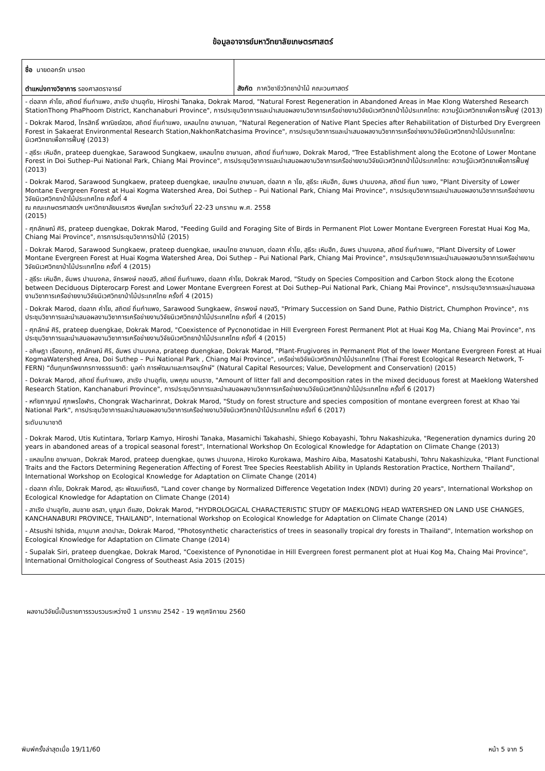ข้อมูลอาจารย์มหาวิทยาลัยเกษตรศาสตร์
| ชื่อ นายดอกรัก มารอด ตำแหน่งทางวิชาการ รองศาสตราจารย์ | สังกัด ภาควิชาชีววิทยาป่าไม้ คณะวนศาสตร์ |
| - ต่อลาภ คำโย, สถิตย์ ถิ่นกำแพง, สาเริง ปานอุทัย, Hiroshi Tanaka, Dokrak Marod, "Natural Forest Regeneration in Abandoned Areas in Mae Klong Watershed Research StationThong PhaPhoom District, Kanchanaburi Province", การประชุมวิชาการและนำเสนอผลงานวิชาการเครือข่ายงานวิจัยนิเวศวิทยาป่าไม้ประเทศไทย: ความรู้นิเวศวิทยาเพื่อการฟื้นฟู (2013) - Dokrak Marod, ไกรสิทธิ์ พาณิชย์สวย, สถิตย์ ถิ่นกำแพง, แหลมไทย อาษานอก, "Natural Regeneration of Native Plant Species after Rehabilitation of Disturbed Dry Evergreen Forest in Sakaerat Environmental Research Station,NakhonRatchasima Province", การประชุมวิชาการและนำเสนอผลงานวิชาการเครือข่ายงานวิจัยนิเวศวิทยาป่าไม้ประเทศไทย: นิเวศวิทยาเพื่อการฟื้นฟู (2013) - สุธีระ เหิมฮึก, prateep duengkae, Sarawood Sungkaew, แหลมไทย อาษานอก, สถิตย์ ถิ่นกำแพง, Dokrak Marod, "Tree Establishment along the Ecotone of Lower Montane Forest in Doi Suthep–Pui National Park, Chiang Mai Province", การประชุมวิชาการและนำเสนอผลงานวิชาการเครือข่ายงานวิจัยนิเวศวิทยาป่าไม้ประเทศไทย: ความรู้นิเวศวิทยาเพื่อการฟื้นฟู (2013) - Dokrak Marod, Sarawood Sungkaew, prateep duengkae, แหลมไทย อาษานอก, ต่อลาภ ค าโย, สุธีระ เหิมฮึก, อัมพร ปานมงคล, สถิตย์ ถิ่นก าแพง, "Plant Diversity of Lower Montane Evergreen Forest at Huai Kogma Watershed Area, Doi Suthep – Pui National Park, Chiang Mai Province", การประชุมวิชาการและนำเสนอผลงานวิชาการเครือข่ายงานวิจัยนิเวศวิทยาป่าไม้ประเทศไทย ครั้งที่ 4 ณ คณะเกษตรศาสตร์ฯ มหาวิทยาลัยนเรศวร พิษณุโลก ระหว่างวันที่ 22-23 มกราคม พ.ศ. 2558 (2015) - ศุภลักษณ์ ศิริ, prateep duengkae, Dokrak Marod, "Feeding Guild and Foraging Site of Birds in Permanent Plot Lower Montane Evergreen Forestat Huai Kog Ma, Chiang Mai Province", การการประชุมวิชาการป่าไม้ (2015) - Dokrak Marod, Sarawood Sungkaew, prateep duengkae, แหลมไทย อาษานอก, ต่อลาภ คำโย, สุธีระ เหิมฮึก, อัมพร ปานมงคล, สถิตย์ ถิ่นกำแพง, "Plant Diversity of Lower Montane Evergreen Forest at Huai Kogma Watershed Area, Doi Suthep – Pui National Park, Chiang Mai Province", การประชุมวิชาการและนำเสนอผลงานวิชาการเครือข่ายงานวิจัยนิเวศวิทยาป่าไม้ประเทศไทย ครั้งที่ 4 (2015) - สุธีระ เหิมฮึก, อัมพร ปานมงคล, จักรพงษ์ ทองสวี, สถิตย์ ถิ่นกำแพง, ต่อลาภ คำโย, Dokrak Marod, "Study on Species Composition and Carbon Stock along the Ecotone between Deciduous Dipterocarp Forest and Lower Montane Evergreen Forest at Doi Suthep–Pui National Park, Chiang Mai Province", การประชุมวิชาการและนำเสนอผลงานวิชาการเครือข่ายงานวิจัยนิเวศวิทยาป่าไม้ประเทศไทย ครั้งที่ 4 (2015) - Dokrak Marod, ต่อลาภ คำโย, สถิตย์ ถิ่นกำแพง, Sarawood Sungkaew, จักรพงษ์ ทองสวี, "Primary Succession on Sand Dune, Pathio District, Chumphon Province", การประชุมวิชาการและนำเสนอผลงานวิชาการเครือข่ายงานวิจัยนิเวศวิทยาป่าไม้ประเทศไทย ครั้งที่ 4 (2015) - ศุภลักษ์ ศิริ, prateep duengkae, Dokrak Marod, "Coexistence of Pycnonotidae in Hill Evergreen Forest Permanent Plot at Huai Kog Ma, Chiang Mai Province", การประชุมวิชาการและนำเสนอผลงานวิชาการเครือข่ายงานวิจัยนิเวศวิทยาป่าไม้ประเทศไทย ครั้งที่ 4 (2015) - อภิษฎา เรืองเกตุ, ศุภลักษณ์ ศิริ, อัมพร ปานมงคล, prateep duengkae, Dokrak Marod, "Plant-Frugivores in Permanent Plot of the lower Montane Evergreen Forest at Huai KogmaWatershed Area, Doi Suthep – Pui National Park , Chiang Mai Province", เครือข่ายวิจัยนิเวศวิทยาป่าไม้ประเทศไทย (Thai Forest Ecological Research Network, T-FERN) “ต้นทุนทรัพยากรทางธรรมชาติ: มูลค่า การพัฒนาและการอนุรักษ์” (Natural Capital Resources; Value, Development and Conservation) (2015) - Dokrak Marod, สถิตย์ ถิ่นกำแพง, สาเริง ปานอุทัย, นพคุณ แดนราช, "Amount of litter fall and decomposition rates in the mixed deciduous forest at Maeklong Watershed Research Station, Kanchanaburi Province", การประชุมวิชาการและนำเสนอผลงานวิชาการเครือข่ายงานวิจัยนิเวศวิทยาป่าไม้ประเทศไทย ครั้งที่ 6 (2017) - หทัยกาญจน์ ศุภพรโอฬาร, Chongrak Wacharinrat, Dokrak Marod, "Study on forest structure and species composition of montane evergreen forest at Khao Yai National Park", การประชุมวิชาการและนำเสนอผลงานวิชาการเครือข่ายงานวิจัยนิเวศวิทยาป่าไม้ประเทศไทย ครั้งที่ 6 (2017) ระดับนานาชาติ - Dokrak Marod, Utis Kutintara, Torlarp Kamyo, Hiroshi Tanaka, Masamichi Takahashi, Shiego Kobayashi, Tohru Nakashizuka, "Regeneration dynamics during 20 years in abandoned areas of a tropical seasonal forest", International Workshop On Ecological Knowledge for Adaptation on Climate Change (2013) - แหลมไทย อาษานอก, Dokrak Marod, prateep duengkae, อุมาพร ปานมงคล, Hiroko Kurokawa, Mashiro Aiba, Masatoshi Katabushi, Tohru Nakashizuka, "Plant Functional Traits and the Factors Determining Regeneration Affecting of Forest Tree Species Reestablish Ability in Uplands Restoration Practice, Northern Thailand", International Workshop on Ecological Knowledge for Adaptation on Climate Change (2014) - ต่อลาภ คำโย, Dokrak Marod, สุระ พัฒนเกียรติ, "Land cover change by Normalized Difference Vegetation Index (NDVI) during 20 years", International Workshop on Ecological Knowledge for Adaptation on Climate Change (2014) - สาเริง ปานอุทัย, สมชาย อรสา, บุญมา ดีแสง, Dokrak Marod, "HYDROLOGICAL CHARACTERISTIC STUDY OF MAEKLONG HEAD WATERSHED ON LAND USE CHANGES, KANCHANABURI PROVINCE, THAILAND", International Workshop on Ecological Knowledge for Adaptation on Climate Change (2014) - Atsushi Ishida, ภานุมาศ ลาดปาละ, Dokrak Marod, "Photosynthetic characteristics of trees in seasonally tropical dry forests in Thailand", Internation workshop on Ecological Knowledge for Adaptation on Climate Change (2014) - Supalak Siri, prateep duengkae, Dokrak Marod, "Coexistence of Pynonotidae in Hill Evergreen forest permanent plot at Huai Kog Ma, Chaing Mai Province", International Ornithological Congress of Southeast Asia 2015 (2015) | |
ผลงานวิจัยนี้เป็นรายการรวบรวมระหว่างปี 1 มกราคม 2542 - 19 พฤศจิกายน 2560
พิมพ์ครั้งล่าสุดเมื่อ 19/11/60 หน้า 5 จาก 5